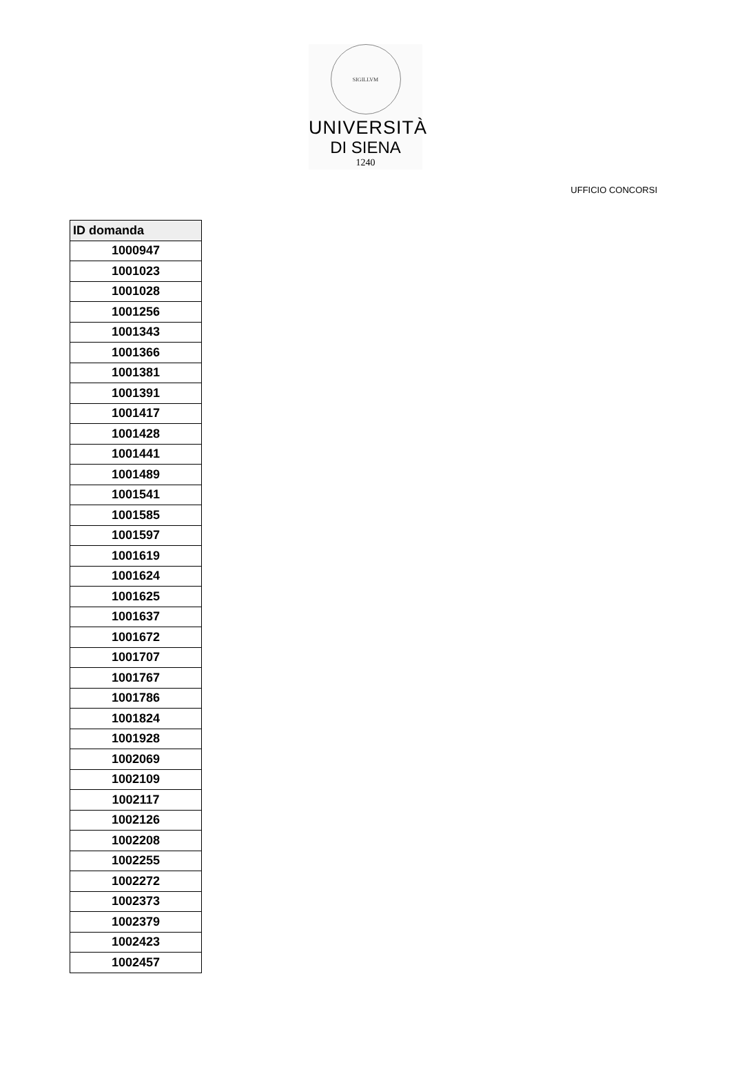SIGILLVM
UNIVERSITÀ
DI SIENA
1240
UFFICIO CONCORSI
| ID domanda |
| --- |
| 1000947 |
| 1001023 |
| 1001028 |
| 1001256 |
| 1001343 |
| 1001366 |
| 1001381 |
| 1001391 |
| 1001417 |
| 1001428 |
| 1001441 |
| 1001489 |
| 1001541 |
| 1001585 |
| 1001597 |
| 1001619 |
| 1001624 |
| 1001625 |
| 1001637 |
| 1001672 |
| 1001707 |
| 1001767 |
| 1001786 |
| 1001824 |
| 1001928 |
| 1002069 |
| 1002109 |
| 1002117 |
| 1002126 |
| 1002208 |
| 1002255 |
| 1002272 |
| 1002373 |
| 1002379 |
| 1002423 |
| 1002457 |